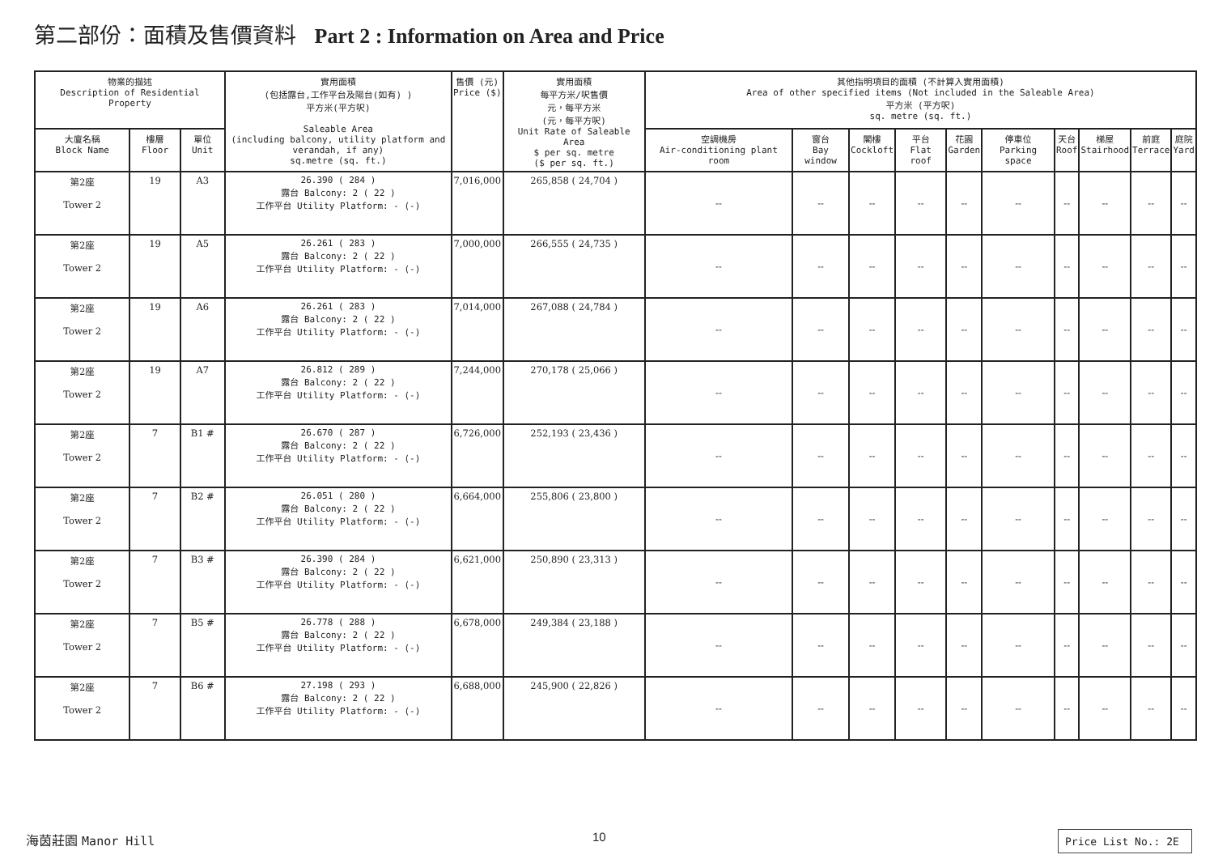第二部份：面積及售價資料 Part 2 : Information on Area and Price
| 物業的描述 Description of Residential Property | | | 實用面積 (包括露台,工作平台及陽台(如有) ) 平方米(平方呎) Saleable Area (including balcony, utility platform and verandah, if any) sq.metre (sq. ft.) | 售價 (元) Price ($) | 實用面積 每平方米/呎售價 元，每平方米 (元，每平方呎) Unit Rate of Saleable Area $ per sq. metre ($ per sq. ft.) | 其他指明項目的面積 (不計算入實用面積) Area of other specified items (Not included in the Saleable Area) 平方米 (平方呎) sq. metre (sq. ft.) | | | | | | | | | |
| --- | --- | --- | --- | --- | --- | --- | --- | --- | --- | --- | --- | --- | --- | --- | --- |
| 大廈名稱 Block Name | 樓層 Floor | 單位 Unit | | | | 空調機房 Air-conditioning plant room | 窗台 Bay window | 閣樓 Cockloft | 平台 Flat roof | 花園 Garden | 停車位 Parking space | 天台 Roof | 梯屋 Stairhood | 前庭 Terrace | 庭院 Yard |
| 第2座 Tower 2 | 19 | A3 | 26.390 ( 284 ) 露台 Balcony: 2 ( 22 ) 工作平台 Utility Platform: - (-) | 7,016,000 | 265,858 ( 24,704 ) | -- | -- | -- | -- | -- | -- | -- | -- | -- | -- |
| 第2座 Tower 2 | 19 | A5 | 26.261 ( 283 ) 露台 Balcony: 2 ( 22 ) 工作平台 Utility Platform: - (-) | 7,000,000 | 266,555 ( 24,735 ) | -- | -- | -- | -- | -- | -- | -- | -- | -- | -- |
| 第2座 Tower 2 | 19 | A6 | 26.261 ( 283 ) 露台 Balcony: 2 ( 22 ) 工作平台 Utility Platform: - (-) | 7,014,000 | 267,088 ( 24,784 ) | -- | -- | -- | -- | -- | -- | -- | -- | -- | -- |
| 第2座 Tower 2 | 19 | A7 | 26.812 ( 289 ) 露台 Balcony: 2 ( 22 ) 工作平台 Utility Platform: - (-) | 7,244,000 | 270,178 ( 25,066 ) | -- | -- | -- | -- | -- | -- | -- | -- | -- | -- |
| 第2座 Tower 2 | 7 | B1 # | 26.670 ( 287 ) 露台 Balcony: 2 ( 22 ) 工作平台 Utility Platform: - (-) | 6,726,000 | 252,193 ( 23,436 ) | -- | -- | -- | -- | -- | -- | -- | -- | -- | -- |
| 第2座 Tower 2 | 7 | B2 # | 26.051 ( 280 ) 露台 Balcony: 2 ( 22 ) 工作平台 Utility Platform: - (-) | 6,664,000 | 255,806 ( 23,800 ) | -- | -- | -- | -- | -- | -- | -- | -- | -- | -- |
| 第2座 Tower 2 | 7 | B3 # | 26.390 ( 284 ) 露台 Balcony: 2 ( 22 ) 工作平台 Utility Platform: - (-) | 6,621,000 | 250,890 ( 23,313 ) | -- | -- | -- | -- | -- | -- | -- | -- | -- | -- |
| 第2座 Tower 2 | 7 | B5 # | 26.778 ( 288 ) 露台 Balcony: 2 ( 22 ) 工作平台 Utility Platform: - (-) | 6,678,000 | 249,384 ( 23,188 ) | -- | -- | -- | -- | -- | -- | -- | -- | -- | -- |
| 第2座 Tower 2 | 7 | B6 # | 27.198 ( 293 ) 露台 Balcony: 2 ( 22 ) 工作平台 Utility Platform: - (-) | 6,688,000 | 245,900 ( 22,826 ) | -- | -- | -- | -- | -- | -- | -- | -- | -- | -- |
海茵莊園 Manor Hill 10 Price List No.: 2E